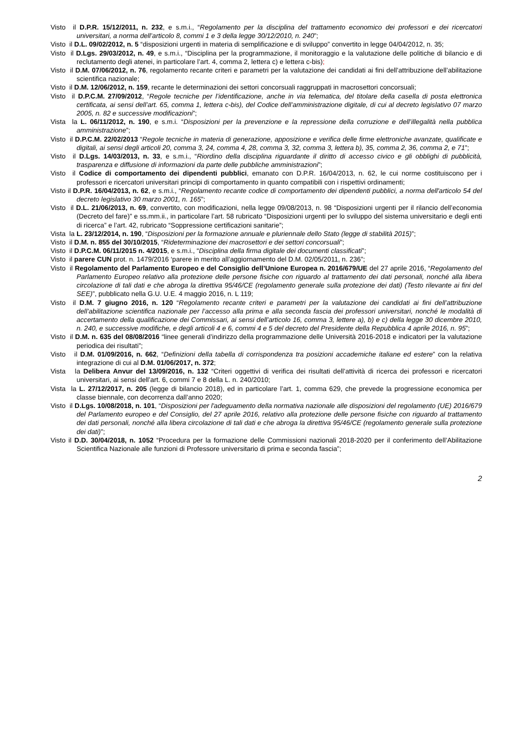Visto il D.P.R. 15/12/2011, n. 232, e s.m.i., “Regolamento per la disciplina del trattamento economico dei professori e dei ricercatori universitari, a norma dell’articolo 8, commi 1 e 3 della legge 30/12/2010, n. 240”;
Visto il D.L. 09/02/2012, n. 5 “disposizioni urgenti in materia di semplificazione e di sviluppo” convertito in legge 04/04/2012, n. 35;
Visto il D.Lgs. 29/03/2012, n. 49, e s.m.i., “Disciplina per la programmazione, il monitoraggio e la valutazione delle politiche di bilancio e di reclutamento degli atenei, in particolare l’art. 4, comma 2, lettera c) e lettera c-bis);
Visto il D.M. 07/06/2012, n. 76, regolamento recante criteri e parametri per la valutazione dei candidati ai fini dell’attribuzione dell’abilitazione scientifica nazionale;
Visto il D.M. 12/06/2012, n. 159, recante le determinazioni dei settori concorsuali raggruppati in macrosettori concorsuali;
Visto il D.P.C.M. 27/09/2012, “Regole tecniche per l’identificazione, anche in via telematica, del titolare della casella di posta elettronica certificata, ai sensi dell’art. 65, comma 1, lettera c-bis), del Codice dell’amministrazione digitale, di cui al decreto legislativo 07 marzo 2005, n. 82 e successive modificazioni”;
Vista la L. 06/11/2012, n. 190, e s.m.i. “Disposizioni per la prevenzione e la repressione della corruzione e dell’illegalità nella pubblica amministrazione”;
Visto il D.P.C.M. 22/02/2013 “Regole tecniche in materia di generazione, apposizione e verifica delle firme elettroniche avanzate, qualificate e digitali, ai sensi degli articoli 20, comma 3, 24, comma 4, 28, comma 3, 32, comma 3, lettera b), 35, comma 2, 36, comma 2, e 71”;
Visto il D.Lgs. 14/03/2013, n. 33, e s.m.i., “Riordino della disciplina riguardante il diritto di accesso civico e gli obblighi di pubblicità, trasparenza e diffusione di informazioni da parte delle pubbliche amministrazioni”;
Visto il Codice di comportamento dei dipendenti pubblici, emanato con D.P.R. 16/04/2013, n. 62, le cui norme costituiscono per i professori e ricercatori universitari principi di comportamento in quanto compatibili con i rispettivi ordinamenti;
Visto il D.P.R. 16/04/2013, n. 62, e s.m.i., “Regolamento recante codice di comportamento dei dipendenti pubblici, a norma dell'articolo 54 del decreto legislativo 30 marzo 2001, n. 165”;
Visto il D.L. 21/06/2013, n. 69, convertito, con modificazioni, nella legge 09/08/2013, n. 98 “Disposizioni urgenti per il rilancio dell’economia (Decreto del fare)” e ss.mm.ii., in particolare l’art. 58 rubricato “Disposizioni urgenti per lo sviluppo del sistema universitario e degli enti di ricerca” e l’art. 42, rubricato “Soppressione certificazioni sanitarie”;
Vista la L. 23/12/2014, n. 190, “Disposizioni per la formazione annuale e pluriennale dello Stato (legge di stabilità 2015)”;
Visto il D.M. n. 855 del 30/10/2015, “Rideterminazione dei macrosettori e dei settori concorsuali”;
Visto il D.P.C.M. 06/11/2015 n. 4/2015, e s.m.i., “Disciplina della firma digitale dei documenti classificati”;
Visto il parere CUN prot. n. 1479/2016 ‘parere in merito all’aggiornamento del D.M. 02/05/2011, n. 236”;
Visto il Regolamento del Parlamento Europeo e del Consiglio dell’Unione Europea n. 2016/679/UE del 27 aprile 2016, “Regolamento del Parlamento Europeo relativo alla protezione delle persone fisiche con riguardo al trattamento dei dati personali, nonché alla libera circolazione di tali dati e che abroga la direttiva 95/46/CE (regolamento generale sulla protezione dei dati) (Testo rilevante ai fini del SEE)”, pubblicato nella G.U. U.E. 4 maggio 2016, n. L 119;
Visto il D.M. 7 giugno 2016, n. 120 “Regolamento recante criteri e parametri per la valutazione dei candidati ai fini dell’attribuzione dell’abilitazione scientifica nazionale per l’accesso alla prima e alla seconda fascia dei professori universitari, nonché le modalità di accertamento della qualificazione dei Commissari, ai sensi dell’articolo 16, comma 3, lettere a), b) e c) della legge 30 dicembre 2010, n. 240, e successive modifiche, e degli articoli 4 e 6, commi 4 e 5 del decreto del Presidente della Repubblica 4 aprile 2016, n. 95”;
Visto il D.M. n. 635 del 08/08/2016 “linee generali d’indirizzo della programmazione delle Università 2016-2018 e indicatori per la valutazione periodica dei risultati”;
Visto il D.M. 01/09/2016, n. 662, “Definizioni della tabella di corrispondenza tra posizioni accademiche italiane ed estere” con la relativa integrazione di cui al D.M. 01/06/2017, n. 372;
Vista la Delibera Anvur del 13/09/2016, n. 132 “Criteri oggettivi di verifica dei risultati dell’attività di ricerca dei professori e ricercatori universitari, ai sensi dell’art. 6, commi 7 e 8 della L. n. 240/2010;
Vista la L. 27/12/2017, n. 205 (legge di bilancio 2018), ed in particolare l’art. 1, comma 629, che prevede la progressione economica per classe biennale, con decorrenza dall’anno 2020;
Visto il D.Lgs. 10/08/2018, n. 101, “Disposizioni per l'adeguamento della normativa nazionale alle disposizioni del regolamento (UE) 2016/679 del Parlamento europeo e del Consiglio, del 27 aprile 2016, relativo alla protezione delle persone fisiche con riguardo al trattamento dei dati personali, nonché alla libera circolazione di tali dati e che abroga la direttiva 95/46/CE (regolamento generale sulla protezione dei dati)”;
Visto il D.D. 30/04/2018, n. 1052 “Procedura per la formazione delle Commissioni nazionali 2018-2020 per il conferimento dell’Abilitazione Scientifica Nazionale alle funzioni di Professore universitario di prima e seconda fascia”;
2